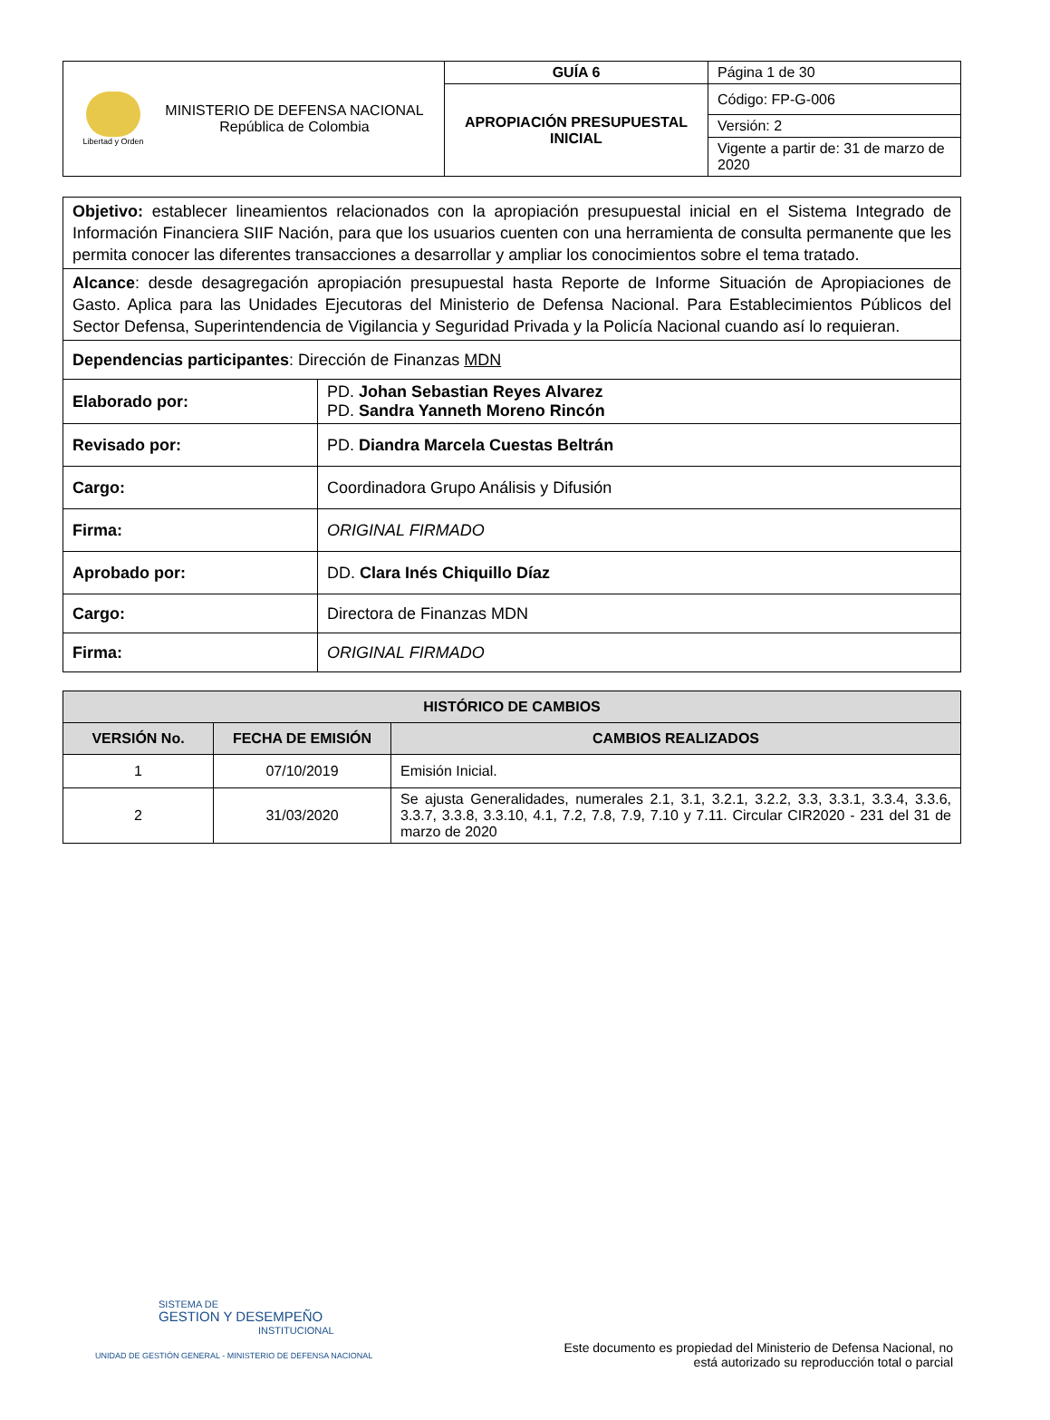| Libertad y Orden MINISTERIO DE DEFENSA NACIONAL República de Colombia | GUÍA 6 | Página 1 de 30 |
| | APROPIACIÓN PRESUPUESTAL INICIAL | Código: FP-G-006 |
| | | Versión: 2 |
| | | Vigente a partir de: 31 de marzo de 2020 |
| Objetivo: establecer lineamientos relacionados con la apropiación presupuestal inicial en el Sistema Integrado de Información Financiera SIIF Nación, para que los usuarios cuenten con una herramienta de consulta permanente que les permita conocer las diferentes transacciones a desarrollar y ampliar los conocimientos sobre el tema tratado. | |
| Alcance : desde desagregación apropiación presupuestal hasta Reporte de Informe Situación de Apropiaciones de Gasto. Aplica para las Unidades Ejecutoras del Ministerio de Defensa Nacional. Para Establecimientos Públicos del Sector Defensa, Superintendencia de Vigilancia y Seguridad Privada y la Policía Nacional cuando así lo requieran. | |
| Dependencias participantes : Dirección de Finanzas MDN | |
| Elaborado por: | PD. Johan Sebastian Reyes Alvarez PD. Sandra Yanneth Moreno Rincón |
| Revisado por: | PD. Diandra Marcela Cuestas Beltrán |
| Cargo: | Coordinadora Grupo Análisis y Difusión |
| Firma: | ORIGINAL FIRMADO |
| Aprobado por: | DD. Clara Inés Chiquillo Díaz |
| Cargo: | Directora de Finanzas MDN |
| Firma: | ORIGINAL FIRMADO |
| HISTÓRICO DE CAMBIOS | | |
| --- | --- | --- |
| VERSIÓN No. | FECHA DE EMISIÓN | CAMBIOS REALIZADOS |
| 1 | 07/10/2019 | Emisión Inicial. |
| 2 | 31/03/2020 | Se ajusta Generalidades, numerales 2.1, 3.1, 3.2.1, 3.2.2, 3.3, 3.3.1, 3.3.4, 3.3.6, 3.3.7, 3.3.8, 3.3.10, 4.1, 7.2, 7.8, 7.9, 7.10 y 7.11. Circular CIR2020 - 231 del 31 de marzo de 2020 |
SISTEMA DE
GESTION Y DESEMPEÑO
INSTITUCIONAL
UNIDAD DE GESTIÓN GENERAL - MINISTERIO DE DEFENSA NACIONAL
Este documento es propiedad del Ministerio de Defensa Nacional, no
está autorizado su reproducción total o parcial